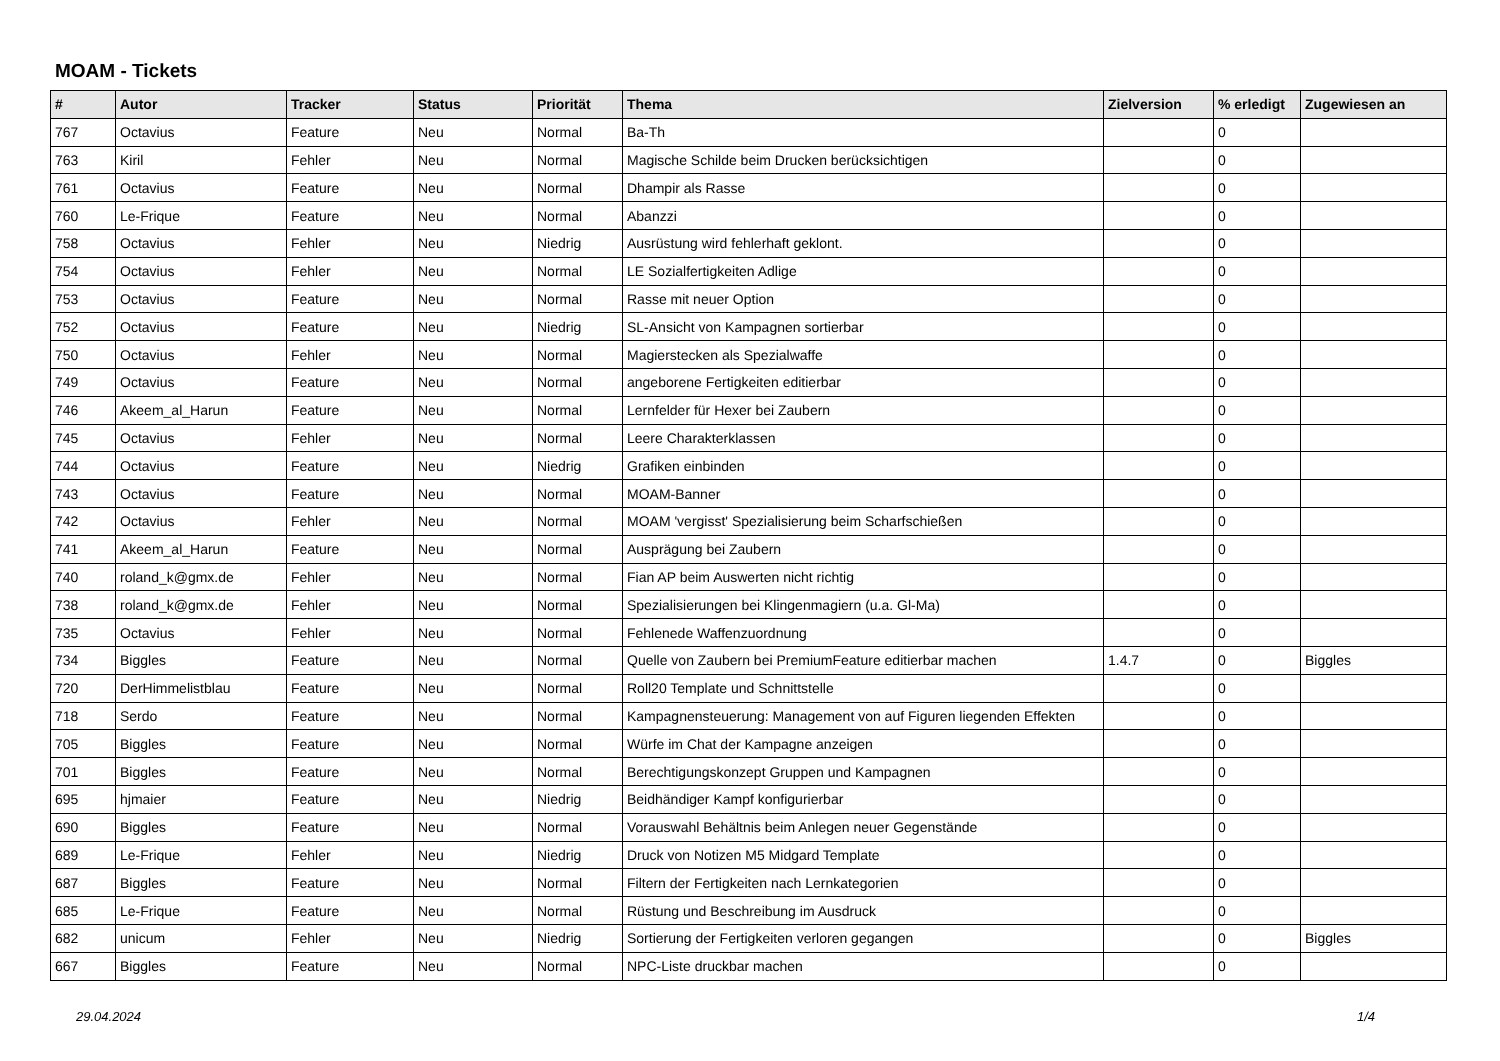MOAM - Tickets
| # | Autor | Tracker | Status | Priorität | Thema | Zielversion | % erledigt | Zugewiesen an |
| --- | --- | --- | --- | --- | --- | --- | --- | --- |
| 767 | Octavius | Feature | Neu | Normal | Ba-Th | | 0 | |
| 763 | Kiril | Fehler | Neu | Normal | Magische Schilde beim Drucken berücksichtigen | | 0 | |
| 761 | Octavius | Feature | Neu | Normal | Dhampir als Rasse | | 0 | |
| 760 | Le-Frique | Feature | Neu | Normal | Abanzzi | | 0 | |
| 758 | Octavius | Fehler | Neu | Niedrig | Ausrüstung wird fehlerhaft geklont. | | 0 | |
| 754 | Octavius | Fehler | Neu | Normal | LE Sozialfertigkeiten Adlige | | 0 | |
| 753 | Octavius | Feature | Neu | Normal | Rasse mit neuer Option | | 0 | |
| 752 | Octavius | Feature | Neu | Niedrig | SL-Ansicht von Kampagnen sortierbar | | 0 | |
| 750 | Octavius | Fehler | Neu | Normal | Magierstecken als Spezialwaffe | | 0 | |
| 749 | Octavius | Feature | Neu | Normal | angeborene Fertigkeiten editierbar | | 0 | |
| 746 | Akeem_al_Harun | Feature | Neu | Normal | Lernfelder für Hexer bei Zaubern | | 0 | |
| 745 | Octavius | Fehler | Neu | Normal | Leere Charakterklassen | | 0 | |
| 744 | Octavius | Feature | Neu | Niedrig | Grafiken einbinden | | 0 | |
| 743 | Octavius | Feature | Neu | Normal | MOAM-Banner | | 0 | |
| 742 | Octavius | Fehler | Neu | Normal | MOAM 'vergisst' Spezialisierung beim Scharfschießen | | 0 | |
| 741 | Akeem_al_Harun | Feature | Neu | Normal | Ausprägung bei Zaubern | | 0 | |
| 740 | roland_k@gmx.de | Fehler | Neu | Normal | Fian AP beim Auswerten nicht richtig | | 0 | |
| 738 | roland_k@gmx.de | Fehler | Neu | Normal | Spezialisierungen bei Klingenmagiern (u.a. Gl-Ma) | | 0 | |
| 735 | Octavius | Fehler | Neu | Normal | Fehlenede Waffenzuordnung | | 0 | |
| 734 | Biggles | Feature | Neu | Normal | Quelle von Zaubern bei PremiumFeature editierbar machen | 1.4.7 | 0 | Biggles |
| 720 | DerHimmelistblau | Feature | Neu | Normal | Roll20 Template und Schnittstelle | | 0 | |
| 718 | Serdo | Feature | Neu | Normal | Kampagnensteuerung: Management von auf Figuren liegenden Effekten | | 0 | |
| 705 | Biggles | Feature | Neu | Normal | Würfe im Chat der Kampagne anzeigen | | 0 | |
| 701 | Biggles | Feature | Neu | Normal | Berechtigungskonzept Gruppen und Kampagnen | | 0 | |
| 695 | hjmaier | Feature | Neu | Niedrig | Beidhändiger Kampf konfigurierbar | | 0 | |
| 690 | Biggles | Feature | Neu | Normal | Vorauswahl Behältnis beim Anlegen neuer Gegenstände | | 0 | |
| 689 | Le-Frique | Fehler | Neu | Niedrig | Druck von Notizen M5 Midgard Template | | 0 | |
| 687 | Biggles | Feature | Neu | Normal | Filtern der Fertigkeiten nach Lernkategorien | | 0 | |
| 685 | Le-Frique | Feature | Neu | Normal | Rüstung und Beschreibung im Ausdruck | | 0 | |
| 682 | unicum | Fehler | Neu | Niedrig | Sortierung der Fertigkeiten verloren gegangen | | 0 | Biggles |
| 667 | Biggles | Feature | Neu | Normal | NPC-Liste druckbar machen | | 0 | |
29.04.2024 1/4